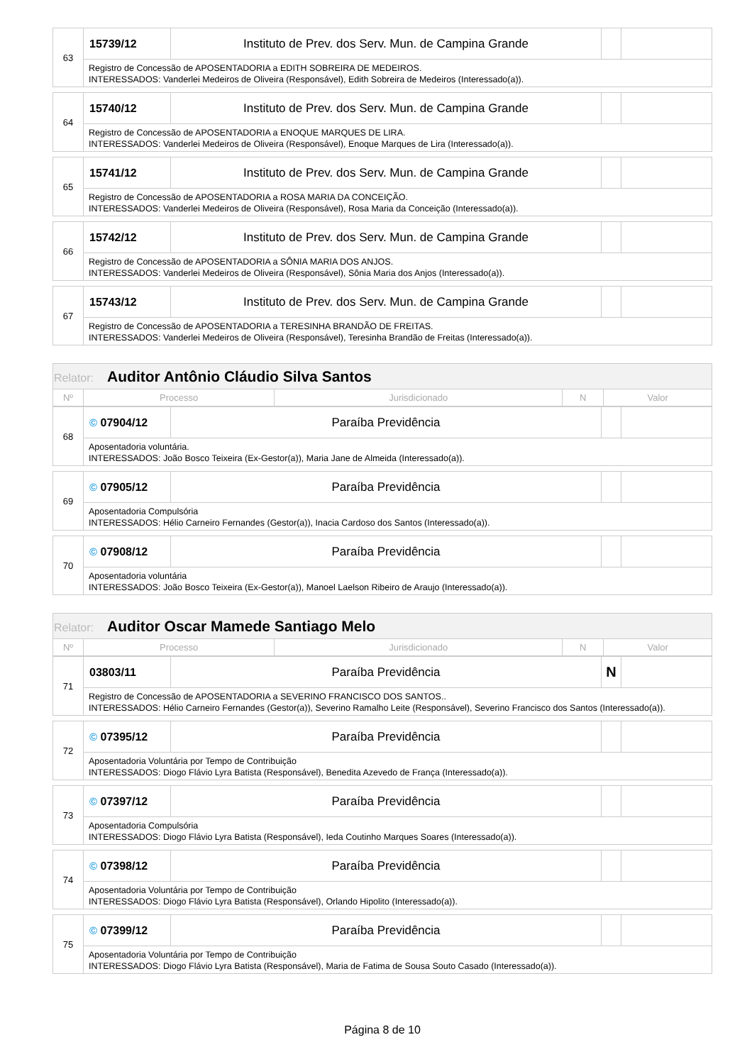| 63 | 15739/12 | Instituto de Prev. dos Serv. Mun. de Campina Grande | | |
| | Registro de Concessão de APOSENTADORIA a EDITH SOBREIRA DE MEDEIROS. INTERESSADOS: Vanderlei Medeiros de Oliveira (Responsável), Edith Sobreira de Medeiros (Interessado(a)). | | | |
| 64 | 15740/12 | Instituto de Prev. dos Serv. Mun. de Campina Grande | | |
| | Registro de Concessão de APOSENTADORIA a ENOQUE MARQUES DE LIRA. INTERESSADOS: Vanderlei Medeiros de Oliveira (Responsável), Enoque Marques de Lira (Interessado(a)). | | | |
| 65 | 15741/12 | Instituto de Prev. dos Serv. Mun. de Campina Grande | | |
| | Registro de Concessão de APOSENTADORIA a ROSA MARIA DA CONCEIÇÃO. INTERESSADOS: Vanderlei Medeiros de Oliveira (Responsável), Rosa Maria da Conceição (Interessado(a)). | | | |
| 66 | 15742/12 | Instituto de Prev. dos Serv. Mun. de Campina Grande | | |
| | Registro de Concessão de APOSENTADORIA a SÔNIA MARIA DOS ANJOS. INTERESSADOS: Vanderlei Medeiros de Oliveira (Responsável), Sônia Maria dos Anjos (Interessado(a)). | | | |
| 67 | 15743/12 | Instituto de Prev. dos Serv. Mun. de Campina Grande | | |
| | Registro de Concessão de APOSENTADORIA a TERESINHA BRANDÃO DE FREITAS. INTERESSADOS: Vanderlei Medeiros de Oliveira (Responsável), Teresinha Brandão de Freitas (Interessado(a)). | | | |
| Relator: Auditor Antônio Cláudio Silva Santos | | | | |
| --- | --- | --- | --- | --- |
| Nº | Processo | Jurisdicionado | N | Valor |
| 68 | © 07904/12 | Paraíba Previdência | | |
| | Aposentadoria voluntária. INTERESSADOS: João Bosco Teixeira (Ex-Gestor(a)), Maria Jane de Almeida (Interessado(a)). | | | |
| 69 | © 07905/12 | Paraíba Previdência | | |
| | Aposentadoria Compulsória INTERESSADOS: Hélio Carneiro Fernandes (Gestor(a)), Inacia Cardoso dos Santos (Interessado(a)). | | | |
| 70 | © 07908/12 | Paraíba Previdência | | |
| | Aposentadoria voluntária INTERESSADOS: João Bosco Teixeira (Ex-Gestor(a)), Manoel Laelson Ribeiro de Araujo (Interessado(a)). | | | |
| Relator: Auditor Oscar Mamede Santiago Melo | | | | |
| --- | --- | --- | --- | --- |
| Nº | Processo | Jurisdicionado | N | Valor |
| 71 | 03803/11 | Paraíba Previdência | N | |
| | Registro de Concessão de APOSENTADORIA a SEVERINO FRANCISCO DOS SANTOS.. INTERESSADOS: Hélio Carneiro Fernandes (Gestor(a)), Severino Ramalho Leite (Responsável), Severino Francisco dos Santos (Interessado(a)). | | | |
| 72 | © 07395/12 | Paraíba Previdência | | |
| | Aposentadoria Voluntária por Tempo de Contribuição INTERESSADOS: Diogo Flávio Lyra Batista (Responsável), Benedita Azevedo de França (Interessado(a)). | | | |
| 73 | © 07397/12 | Paraíba Previdência | | |
| | Aposentadoria Compulsória INTERESSADOS: Diogo Flávio Lyra Batista (Responsável), Ieda Coutinho Marques Soares (Interessado(a)). | | | |
| 74 | © 07398/12 | Paraíba Previdência | | |
| | Aposentadoria Voluntária por Tempo de Contribuição INTERESSADOS: Diogo Flávio Lyra Batista (Responsável), Orlando Hipolito (Interessado(a)). | | | |
| 75 | © 07399/12 | Paraíba Previdência | | |
| | Aposentadoria Voluntária por Tempo de Contribuição INTERESSADOS: Diogo Flávio Lyra Batista (Responsável), Maria de Fatima de Sousa Souto Casado (Interessado(a)). | | | |
Página 8 de 10